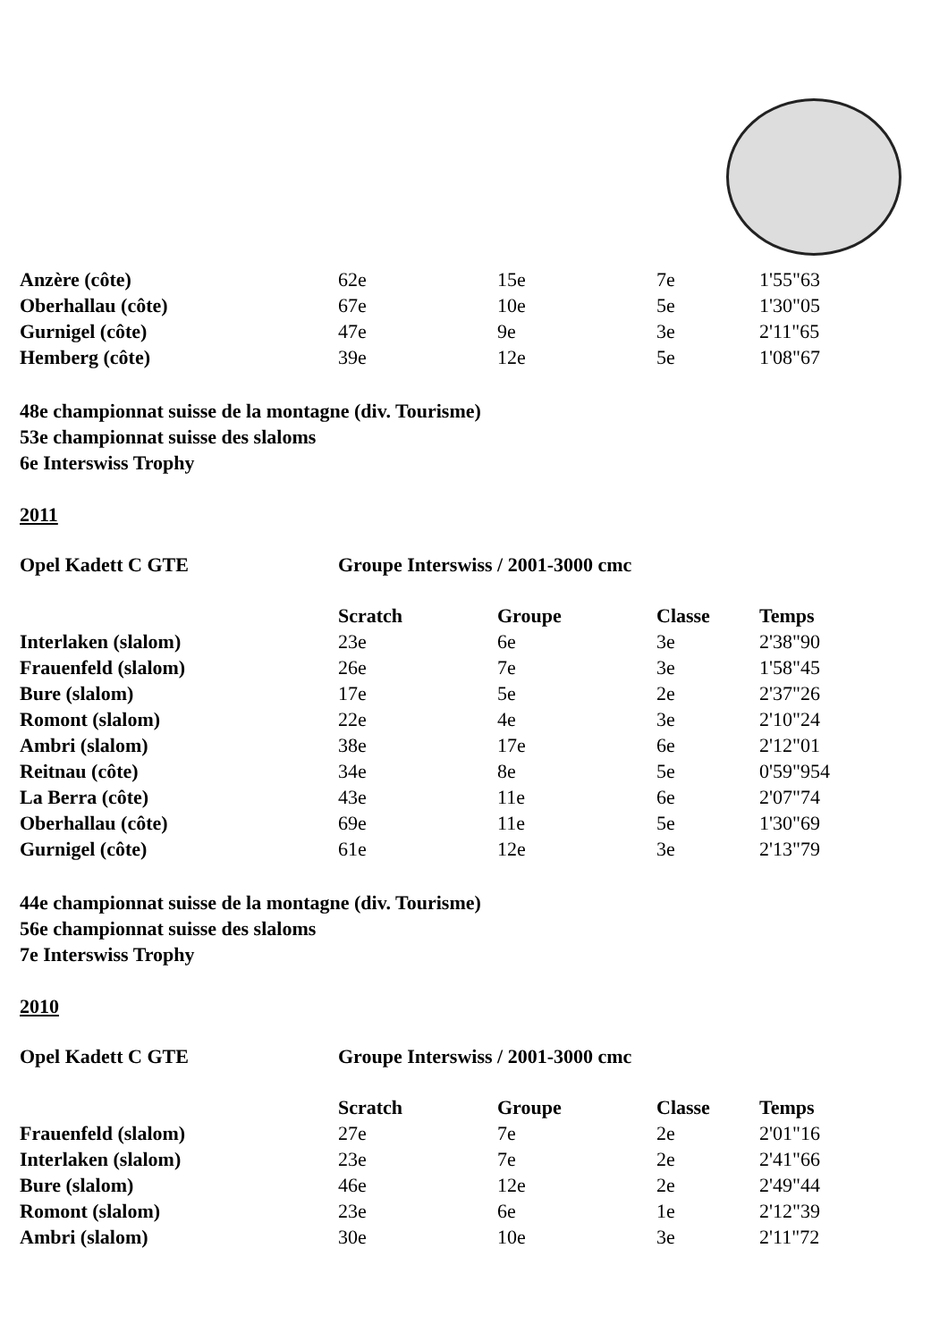| Anzère (côte) | 62e | 15e | 7e | 1'55"63 |
| Oberhallau (côte) | 67e | 10e | 5e | 1'30"05 |
| Gurnigel (côte) | 47e | 9e | 3e | 2'11"65 |
| Hemberg (côte) | 39e | 12e | 5e | 1'08"67 |
48e championnat suisse de la montagne (div. Tourisme)
53e championnat suisse des slaloms
6e Interswiss Trophy
2011
| Opel Kadett C GTE | Groupe Interswiss / 2001-3000 cmc | | | |
| | Scratch | Groupe | Classe | Temps |
| Interlaken (slalom) | 23e | 6e | 3e | 2'38"90 |
| Frauenfeld (slalom) | 26e | 7e | 3e | 1'58"45 |
| Bure (slalom) | 17e | 5e | 2e | 2'37"26 |
| Romont (slalom) | 22e | 4e | 3e | 2'10"24 |
| Ambri (slalom) | 38e | 17e | 6e | 2'12"01 |
| Reitnau (côte) | 34e | 8e | 5e | 0'59"954 |
| La Berra (côte) | 43e | 11e | 6e | 2'07"74 |
| Oberhallau (côte) | 69e | 11e | 5e | 1'30"69 |
| Gurnigel (côte) | 61e | 12e | 3e | 2'13"79 |
44e championnat suisse de la montagne (div. Tourisme)
56e championnat suisse des slaloms
7e Interswiss Trophy
2010
| Opel Kadett C GTE | Groupe Interswiss / 2001-3000 cmc | | | |
| | Scratch | Groupe | Classe | Temps |
| Frauenfeld (slalom) | 27e | 7e | 2e | 2'01"16 |
| Interlaken (slalom) | 23e | 7e | 2e | 2'41"66 |
| Bure (slalom) | 46e | 12e | 2e | 2'49"44 |
| Romont (slalom) | 23e | 6e | 1e | 2'12"39 |
| Ambri (slalom) | 30e | 10e | 3e | 2'11"72 |